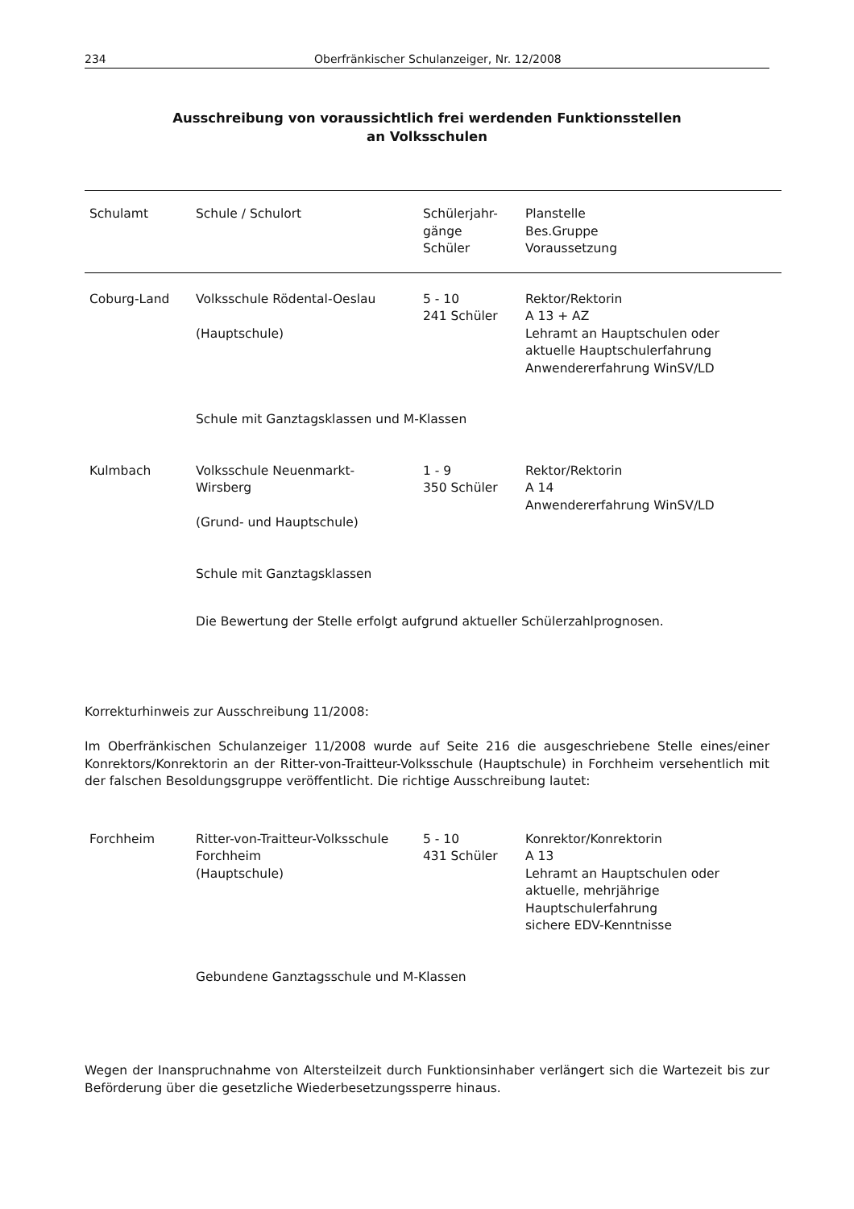234 Oberfränkischer Schulanzeiger, Nr. 12/2008
Ausschreibung von voraussichtlich frei werdenden Funktionsstellen
an Volksschulen
| Schulamt | Schule / Schulort | Schülerjahr- gänge Schüler | Planstelle Bes.Gruppe Voraussetzung |
| --- | --- | --- | --- |
| Coburg-Land | Volksschule Rödental-Oeslau (Hauptschule) | 5 - 10 241 Schüler | Rektor/Rektorin A 13 + AZ Lehramt an Hauptschulen oder aktuelle Hauptschulerfahrung Anwendererfahrung WinSV/LD |
| | Schule mit Ganztagsklassen und M-Klassen | | |
| Kulmbach | Volksschule Neuenmarkt- Wirsberg (Grund- und Hauptschule) | 1 - 9 350 Schüler | Rektor/Rektorin A 14 Anwendererfahrung WinSV/LD |
| | Schule mit Ganztagsklassen | | |
| | Die Bewertung der Stelle erfolgt aufgrund aktueller Schülerzahlprognosen. | | |
Korrekturhinweis zur Ausschreibung 11/2008:
Im Oberfränkischen Schulanzeiger 11/2008 wurde auf Seite 216 die ausgeschriebene Stelle eines/einer Konrektors/Konrektorin an der Ritter-von-Traitteur-Volksschule (Hauptschule) in Forchheim versehentlich mit der falschen Besoldungsgruppe veröffentlicht. Die richtige Ausschreibung lautet:
| Forchheim | Ritter-von-Traitteur-Volksschule Forchheim (Hauptschule) | 5 - 10 431 Schüler | Konrektor/Konrektorin A 13 Lehramt an Hauptschulen oder aktuelle, mehrjährige Hauptschulerfahrung sichere EDV-Kenntnisse |
| | Gebundene Ganztagsschule und M-Klassen | | |
Wegen der Inanspruchnahme von Altersteilzeit durch Funktionsinhaber verlängert sich die Wartezeit bis zur Beförderung über die gesetzliche Wiederbesetzungssperre hinaus.